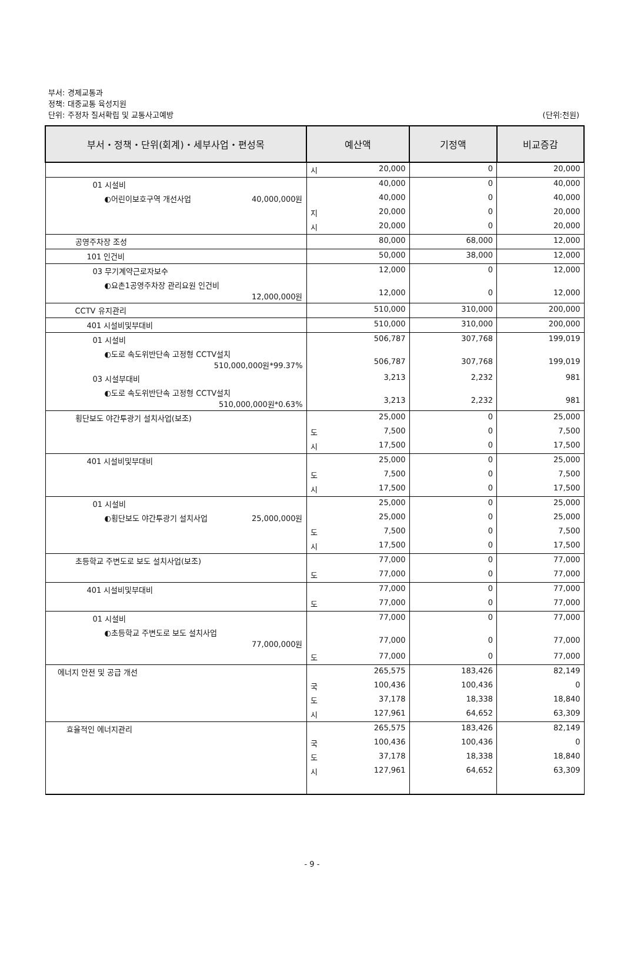부서: 경제교통과
정책: 대중교통 육성지원
단위: 주정차 질서확립 및 교통사고예방 (단위:천원)
| 부서・정책・단위(회계)・세부사업・편성목 | 예산액 | 기정액 | 비교증감 |
| --- | --- | --- | --- |
| | 시 20,000 | 0 | 20,000 |
| 01 시설비 | 40,000 | 0 | 40,000 |
| ◐어린이보호구역 개선사업 40,000,000원 | 40,000 | 0 | 40,000 |
| | 지 20,000 | 0 | 20,000 |
| | 시 20,000 | 0 | 20,000 |
| 공영주차장 조성 | 80,000 | 68,000 | 12,000 |
| 101 인건비 | 50,000 | 38,000 | 12,000 |
| 03 무기계약근로자보수 | 12,000 | 0 | 12,000 |
| ◐요촌1공영주차장 관리요원 인건비 12,000,000원 | 12,000 | 0 | 12,000 |
| CCTV 유지관리 | 510,000 | 310,000 | 200,000 |
| 401 시설비및부대비 | 510,000 | 310,000 | 200,000 |
| 01 시설비 | 506,787 | 307,768 | 199,019 |
| ◐도로 속도위반단속 고정형 CCTV설치 510,000,000원*99.37% | 506,787 | 307,768 | 199,019 |
| 03 시설부대비 | 3,213 | 2,232 | 981 |
| ◐도로 속도위반단속 고정형 CCTV설치 510,000,000원*0.63% | 3,213 | 2,232 | 981 |
| 횡단보도 야간투광기 설치사업(보조) | 25,000 | 0 | 25,000 |
| | 도 7,500 | 0 | 7,500 |
| | 시 17,500 | 0 | 17,500 |
| 401 시설비및부대비 | 25,000 | 0 | 25,000 |
| | 도 7,500 | 0 | 7,500 |
| | 시 17,500 | 0 | 17,500 |
| 01 시설비 | 25,000 | 0 | 25,000 |
| ◐횡단보도 야간투광기 설치사업 25,000,000원 | 25,000 | 0 | 25,000 |
| | 도 7,500 | 0 | 7,500 |
| | 시 17,500 | 0 | 17,500 |
| 초등학교 주변도로 보도 설치사업(보조) | 77,000 | 0 | 77,000 |
| | 도 77,000 | 0 | 77,000 |
| 401 시설비및부대비 | 77,000 | 0 | 77,000 |
| | 도 77,000 | 0 | 77,000 |
| 01 시설비 | 77,000 | 0 | 77,000 |
| ◐초등학교 주변도로 보도 설치사업 77,000,000원 | 77,000 | 0 | 77,000 |
| | 도 77,000 | 0 | 77,000 |
| 에너지 안전 및 공급 개선 | 265,575 | 183,426 | 82,149 |
| | 국 100,436 | 100,436 | 0 |
| | 도 37,178 | 18,338 | 18,840 |
| | 시 127,961 | 64,652 | 63,309 |
| 효율적인 에너지관리 | 265,575 | 183,426 | 82,149 |
| | 국 100,436 | 100,436 | 0 |
| | 도 37,178 | 18,338 | 18,840 |
| | 시 127,961 | 64,652 | 63,309 |
- 9 -